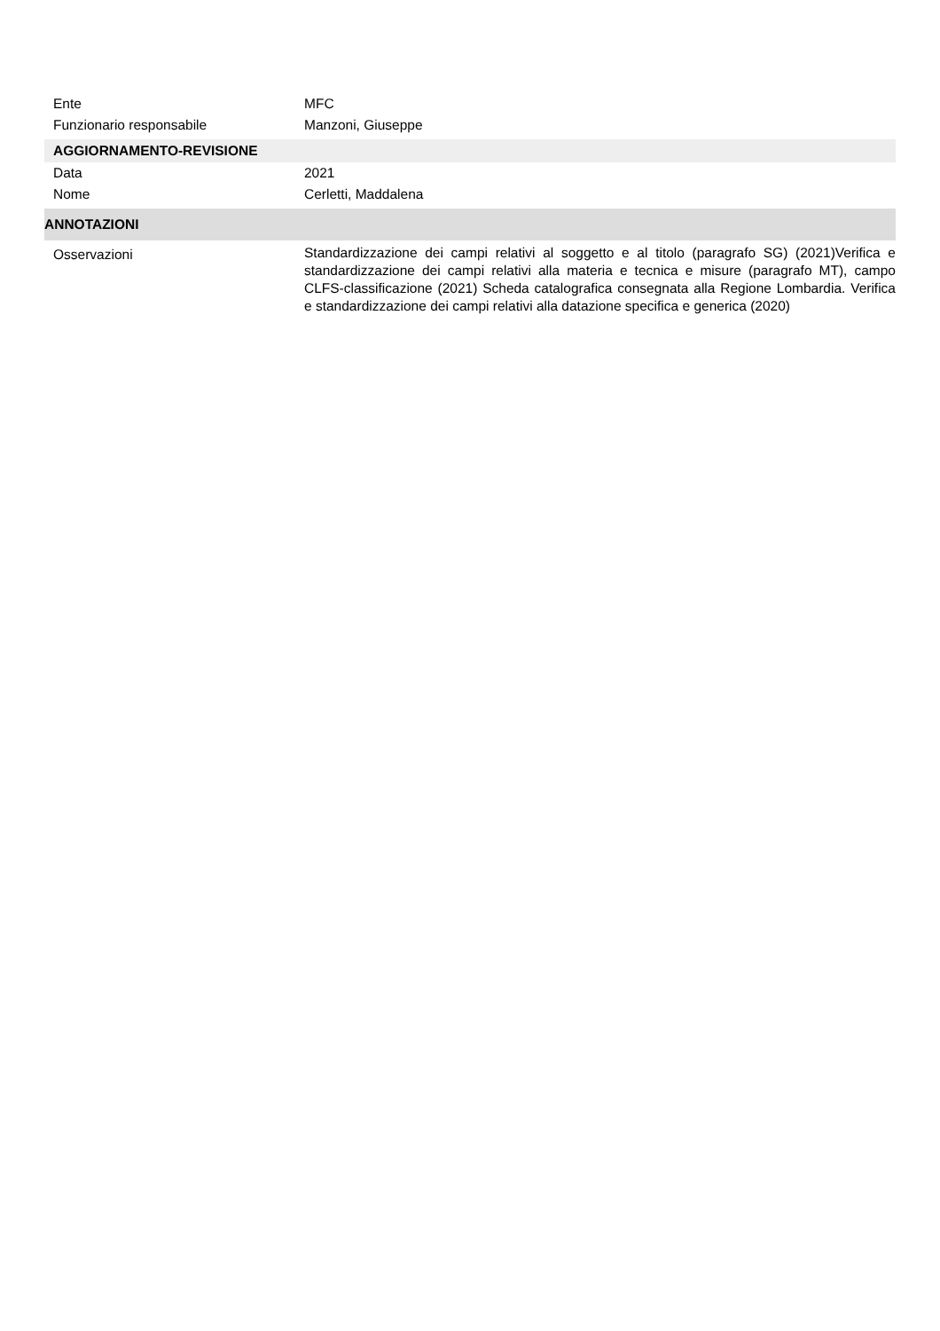Ente MFC
Funzionario responsabile Manzoni, Giuseppe
AGGIORNAMENTO-REVISIONE
Data 2021
Nome Cerletti, Maddalena
ANNOTAZIONI
Osservazioni
Standardizzazione dei campi relativi al soggetto e al titolo (paragrafo SG) (2021)Verifica e standardizzazione dei campi relativi alla materia e tecnica e misure (paragrafo MT), campo CLFS-classificazione (2021) Scheda catalografica consegnata alla Regione Lombardia. Verifica e standardizzazione dei campi relativi alla datazione specifica e generica (2020)